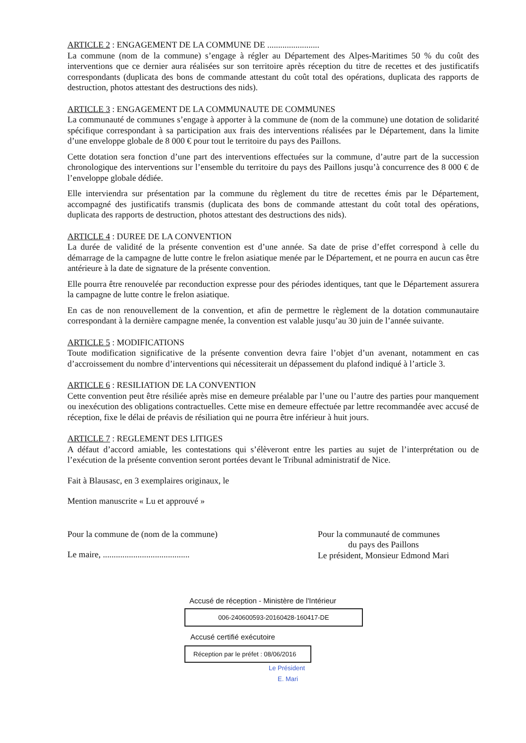ARTICLE 2 : ENGAGEMENT DE LA COMMUNE DE ........................
La commune (nom de la commune) s’engage à régler au Département des Alpes-Maritimes 50 % du coût des interventions que ce dernier aura réalisées sur son territoire après réception du titre de recettes et des justificatifs correspondants (duplicata des bons de commande attestant du coût total des opérations, duplicata des rapports de destruction, photos attestant des destructions des nids).
ARTICLE 3 : ENGAGEMENT DE LA COMMUNAUTE DE COMMUNES
La communauté de communes s’engage à apporter à la commune de (nom de la commune) une dotation de solidarité spécifique correspondant à sa participation aux frais des interventions réalisées par le Département, dans la limite d’une enveloppe globale de 8 000 € pour tout le territoire du pays des Paillons.
Cette dotation sera fonction d’une part des interventions effectuées sur la commune, d’autre part de la succession chronologique des interventions sur l’ensemble du territoire du pays des Paillons jusqu’à concurrence des 8 000 € de l’enveloppe globale dédiée.
Elle interviendra sur présentation par la commune du règlement du titre de recettes émis par le Département, accompagné des justificatifs transmis (duplicata des bons de commande attestant du coût total des opérations, duplicata des rapports de destruction, photos attestant des destructions des nids).
ARTICLE 4 : DUREE DE LA CONVENTION
La durée de validité de la présente convention est d’une année. Sa date de prise d’effet correspond à celle du démarrage de la campagne de lutte contre le frelon asiatique menée par le Département, et ne pourra en aucun cas être antérieure à la date de signature de la présente convention.
Elle pourra être renouvelée par reconduction expresse pour des périodes identiques, tant que le Département assurera la campagne de lutte contre le frelon asiatique.
En cas de non renouvellement de la convention, et afin de permettre le règlement de la dotation communautaire correspondant à la dernière campagne menée, la convention est valable jusqu’au 30 juin de l’année suivante.
ARTICLE 5 : MODIFICATIONS
Toute modification significative de la présente convention devra faire l’objet d’un avenant, notamment en cas d’accroissement du nombre d’interventions qui nécessiterait un dépassement du plafond indiqué à l’article 3.
ARTICLE 6 : RESILIATION DE LA CONVENTION
Cette convention peut être résiliée après mise en demeure préalable par l’une ou l’autre des parties pour manquement ou inexécution des obligations contractuelles. Cette mise en demeure effectuée par lettre recommandée avec accusé de réception, fixe le délai de préavis de résiliation qui ne pourra être inférieur à huit jours.
ARTICLE 7 : REGLEMENT DES LITIGES
A défaut d’accord amiable, les contestations qui s’élèveront entre les parties au sujet de l’interprétation ou de l’exécution de la présente convention seront portées devant le Tribunal administratif de Nice.
Fait à Blausasc, en 3 exemplaires originaux, le
Mention manuscrite « Lu et approuvé »
Pour la commune de (nom de la commune)
Le maire, ........................................
Pour la communauté de communes
du pays des Paillons
Le président, Monsieur Edmond Mari
Accusé de réception - Ministère de l'Intérieur
006-240600593-20160428-160417-DE
Accusé certifié exécutoire
Réception par le préfet : 08/06/2016
Le Président
E. Mari